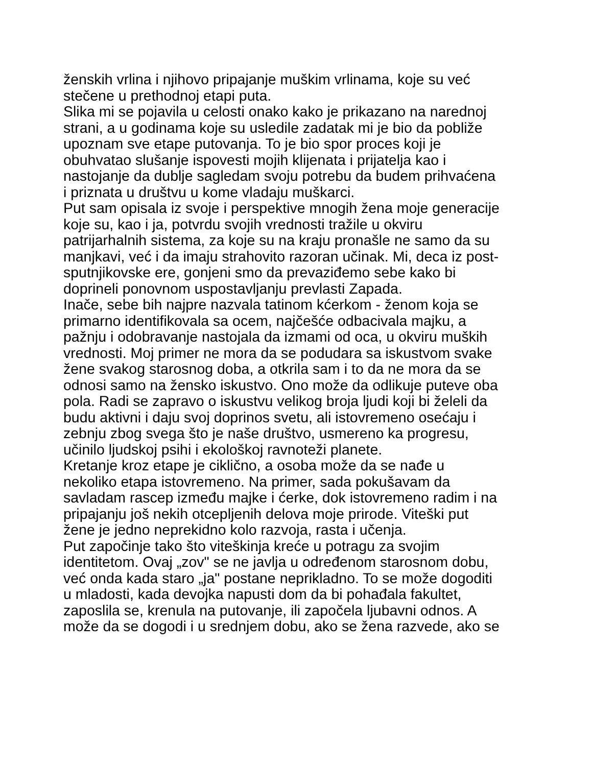ženskih vrlina i njihovo pripajanje muškim vrlinama, koje su već
stečene u prethodnoj etapi puta.
Slika mi se pojavila u celosti onako kako je prikazano na narednoj
strani, a u godinama koje su usledile zadatak mi je bio da pobliže
upoznam sve etape putovanja. To je bio spor proces koji je
obuhvatao slušanje ispovesti mojih klijenata i prijatelja kao i
nastojanje da dublje sagledam svoju potrebu da budem prihvaćena
i priznata u društvu u kome vladaju muškarci.
Put sam opisala iz svoje i perspektive mnogih žena moje generacije
koje su, kao i ja, potvrdu svojih vrednosti tražile u okviru
patrijarhalnih sistema, za koje su na kraju pronašle ne samo da su
manjkavi, već i da imaju strahovito razoran učinak. Mi, deca iz post-
sputnjikovske ere, gonjeni smo da prevaziđemo sebe kako bi
doprineli ponovnom uspostavljanju prevlasti Zapada.
Inače, sebe bih najpre nazvala tatinom kćerkom - ženom koja se
primarno identifikovala sa ocem, najčešće odbacivala majku, a
pažnju i odobravanje nastojala da izmami od oca, u okviru muških
vrednosti. Moj primer ne mora da se podudara sa iskustvom svake
žene svakog starosnog doba, a otkrila sam i to da ne mora da se
odnosi samo na žensko iskustvo. Ono može da odlikuje puteve oba
pola. Radi se zapravo o iskustvu velikog broja ljudi koji bi želeli da
budu aktivni i daju svoj doprinos svetu, ali istovremeno osećaju i
zebnju zbog svega što je naše društvo, usmereno ka progresu,
učinilo ljudskoj psihi i ekološkoj ravnoteži planete.
Kretanje kroz etape je ciklično, a osoba može da se nađe u
nekoliko etapa istovremeno. Na primer, sada pokušavam da
savladam rascep između majke i ćerke, dok istovremeno radim i na
pripajanju još nekih otcepljenih delova moje prirode. Viteški put
žene je jedno neprekidno kolo razvoja, rasta i učenja.
Put započinje tako što viteškinja kreće u potragu za svojim
identitetom. Ovaj „zov" se ne javlja u određenom starosnom dobu,
već onda kada staro „ja" postane neprikladno. To se može dogoditi
u mladosti, kada devojka napusti dom da bi pohađala fakultet,
zaposlila se, krenula na putovanje, ili započela ljubavni odnos. A
može da se dogodi i u srednjem dobu, ako se žena razvede, ako se